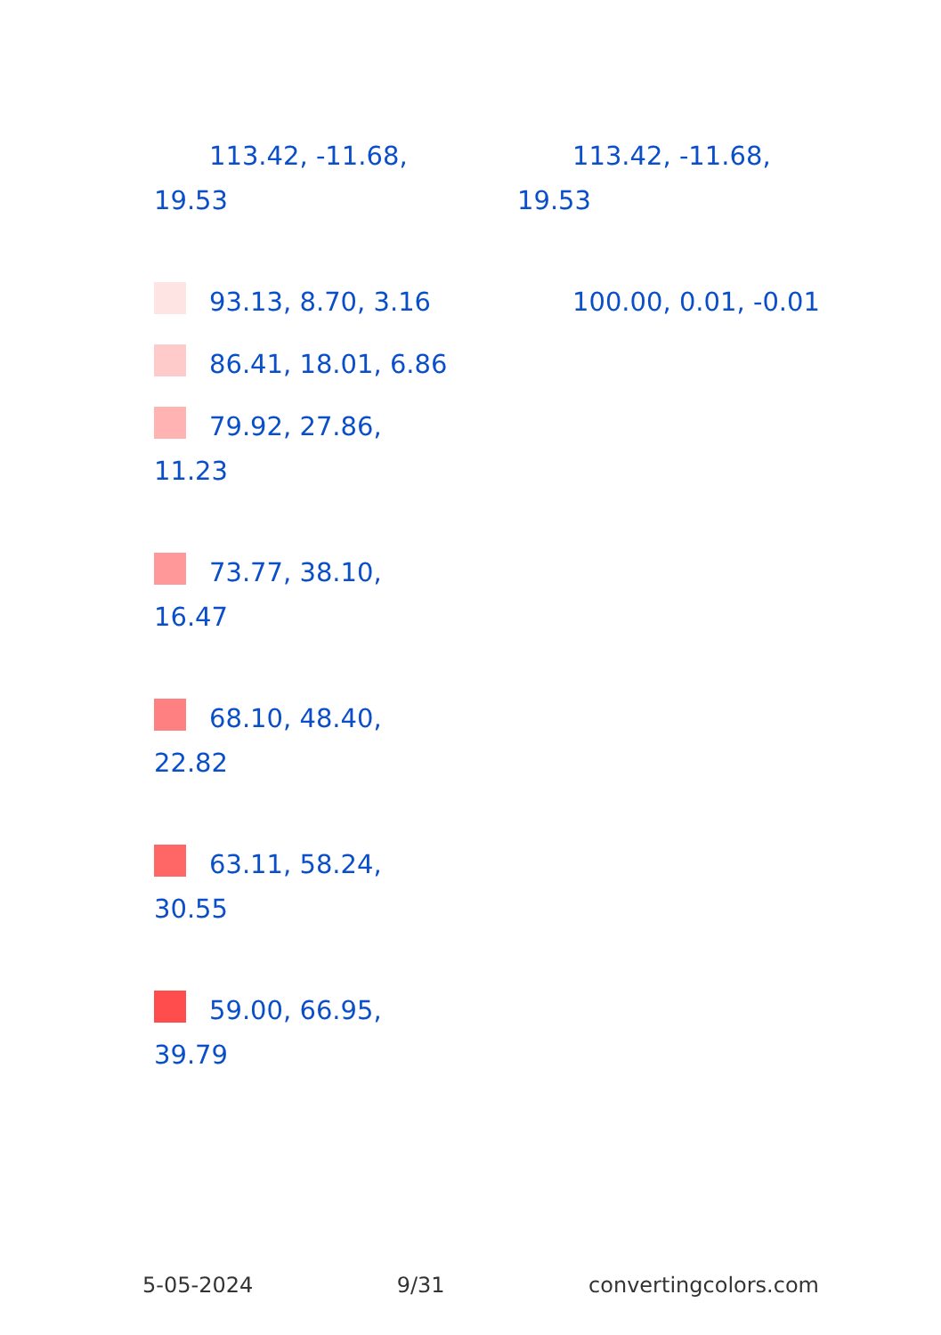113.42, -11.68, 19.53
93.13, 8.70, 3.16
86.41, 18.01, 6.86
79.92, 27.86, 11.23
73.77, 38.10, 16.47
68.10, 48.40, 22.82
63.11, 58.24, 30.55
59.00, 66.95, 39.79
113.42, -11.68, 19.53
100.00, 0.01, -0.01
5-05-2024 9/31 convertingcolors.com